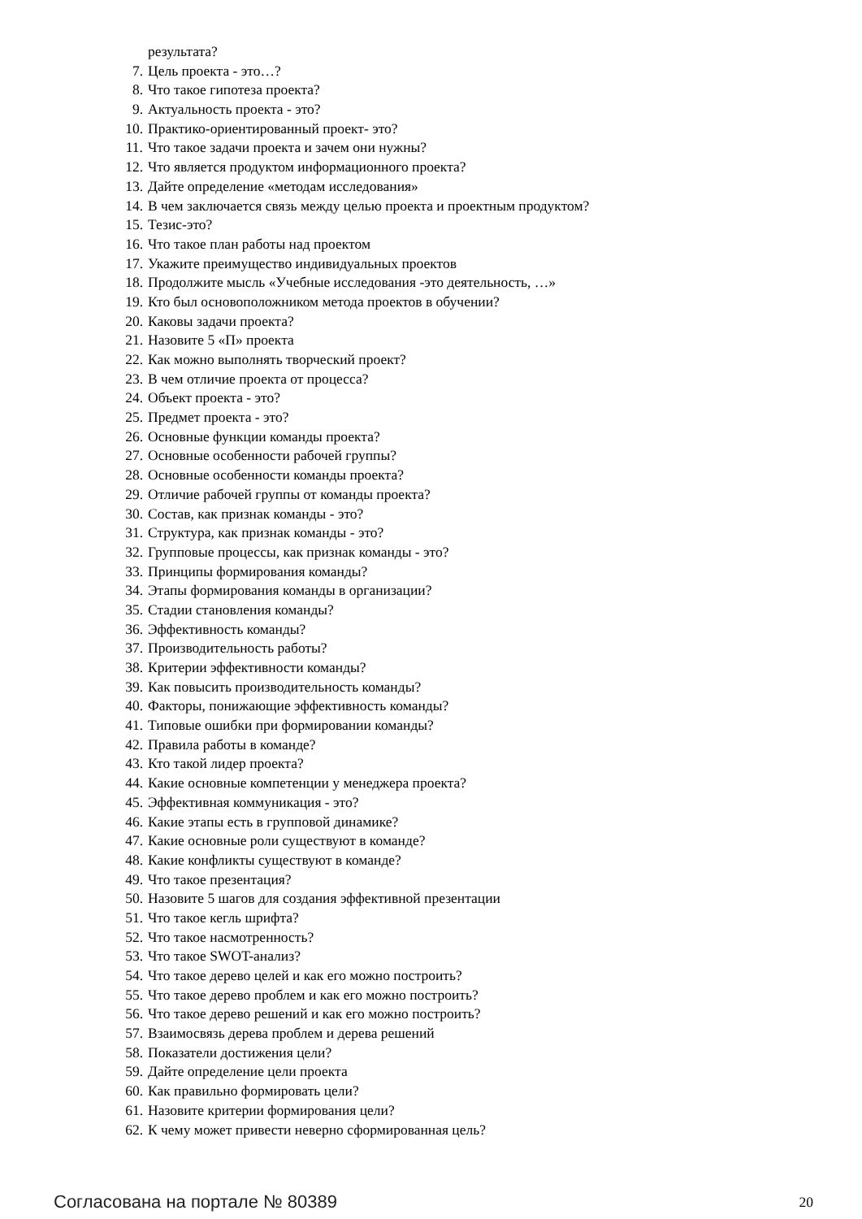результата?
7. Цель проекта - это…?
8. Что такое гипотеза проекта?
9. Актуальность проекта - это?
10. Практико-ориентированный проект- это?
11. Что такое задачи проекта и зачем они нужны?
12. Что является продуктом информационного проекта?
13. Дайте определение «методам исследования»
14. В чем заключается связь между целью проекта и проектным продуктом?
15. Тезис-это?
16. Что такое план работы над проектом
17. Укажите преимущество индивидуальных проектов
18. Продолжите мысль «Учебные исследования -это деятельность, …»
19. Кто был основоположником метода проектов в обучении?
20. Каковы задачи проекта?
21. Назовите 5 «П» проекта
22. Как можно выполнять творческий проект?
23. В чем отличие проекта от процесса?
24. Объект проекта - это?
25. Предмет проекта - это?
26. Основные функции команды проекта?
27. Основные особенности рабочей группы?
28. Основные особенности команды проекта?
29. Отличие рабочей группы от команды проекта?
30. Состав, как признак команды - это?
31. Структура, как признак команды - это?
32. Групповые процессы, как признак команды - это?
33. Принципы формирования команды?
34. Этапы формирования команды в организации?
35. Стадии становления команды?
36. Эффективность команды?
37. Производительность работы?
38. Критерии эффективности команды?
39. Как повысить производительность команды?
40. Факторы, понижающие эффективность команды?
41. Типовые ошибки при формировании команды?
42. Правила работы в команде?
43. Кто такой лидер проекта?
44. Какие основные компетенции у менеджера проекта?
45. Эффективная коммуникация - это?
46. Какие этапы есть в групповой динамике?
47. Какие основные роли существуют в команде?
48. Какие конфликты существуют в команде?
49. Что такое презентация?
50. Назовите 5 шагов для создания эффективной презентации
51. Что такое кегль шрифта?
52. Что такое насмотренность?
53. Что такое SWOT-анализ?
54. Что такое дерево целей и как его можно построить?
55. Что такое дерево проблем и как его можно построить?
56. Что такое дерево решений и как его можно построить?
57. Взаимосвязь дерева проблем и дерева решений
58. Показатели достижения цели?
59. Дайте определение цели проекта
60. Как правильно формировать цели?
61. Назовите критерии формирования цели?
62. К чему может привести неверно сформированная цель?
Согласована на портале № 80389 20